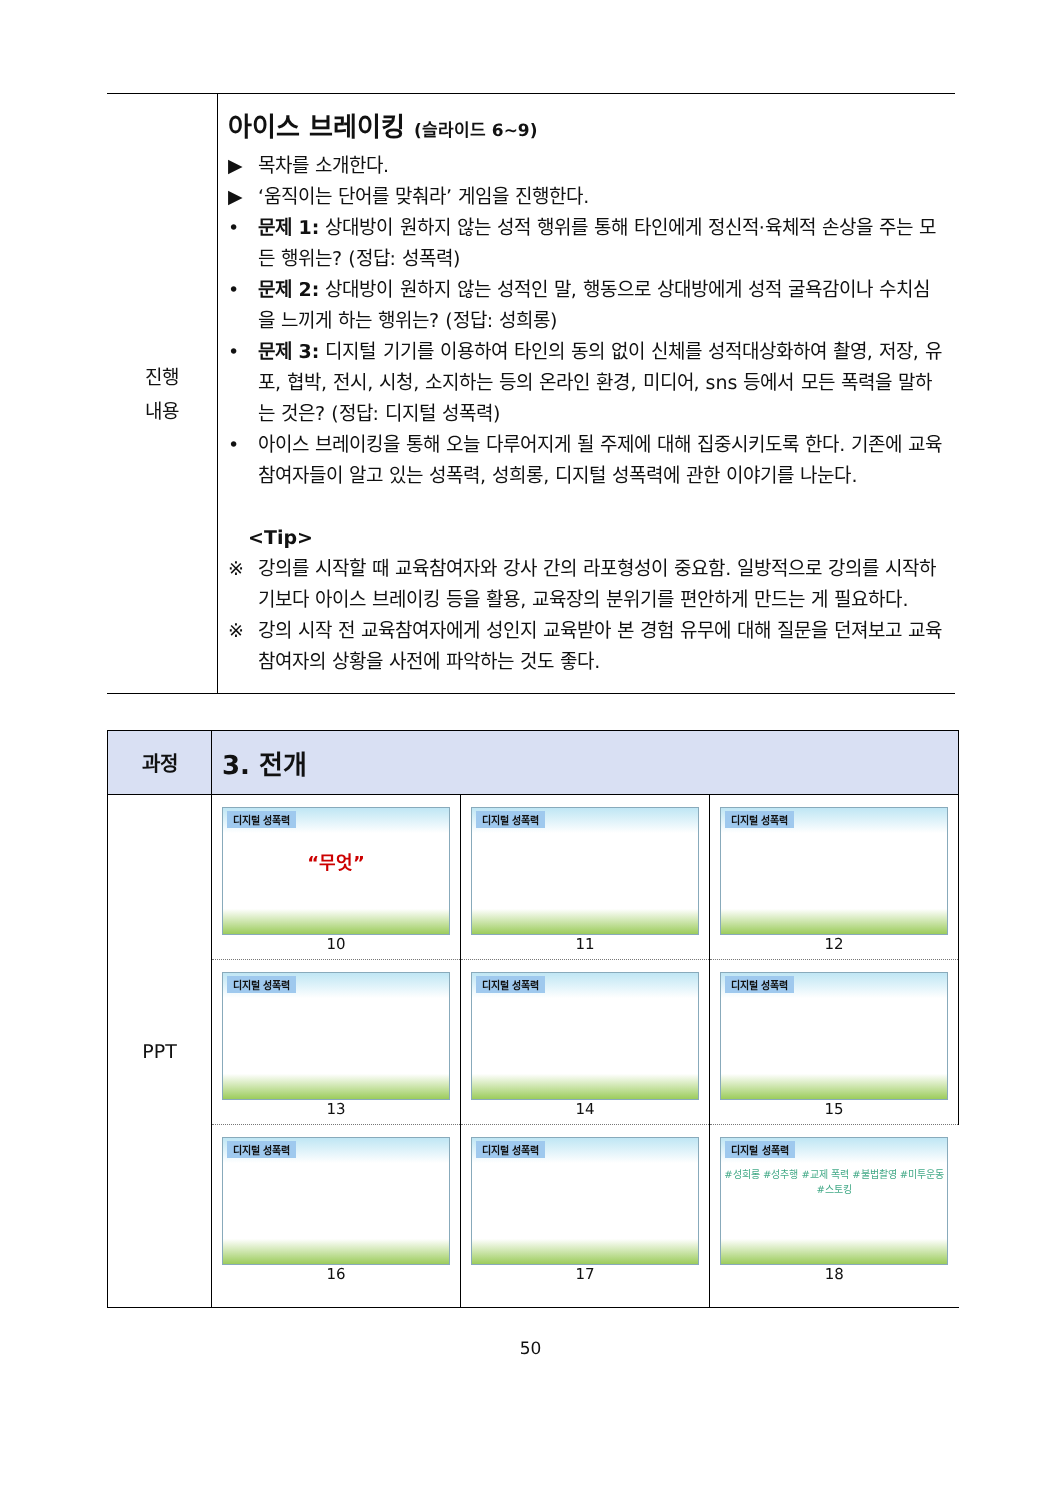| 진행 내용 | 아이스 브레이킹 (슬라이드 6~9) ▶ 목차를 소개한다. ▶ ‘움직이는 단어를 맞춰라’ 게임을 진행한다. • 문제 1: 상대방이 원하지 않는 성적 행위를 통해 타인에게 정신적·육체적 손상을 주는 모든 행위는? (정답: 성폭력) • 문제 2: 상대방이 원하지 않는 성적인 말, 행동으로 상대방에게 성적 굴욕감이나 수치심을 느끼게 하는 행위는? (정답: 성희롱) • 문제 3: 디지털 기기를 이용하여 타인의 동의 없이 신체를 성적대상화하여 촬영, 저장, 유포, 협박, 전시, 시청, 소지하는 등의 온라인 환경, 미디어, sns 등에서 모든 폭력을 말하는 것은? (정답: 디지털 성폭력) • 아이스 브레이킹을 통해 오늘 다루어지게 될 주제에 대해 집중시키도록 한다. 기존에 교육참여자들이 알고 있는 성폭력, 성희롱, 디지털 성폭력에 관한 이야기를 나눈다. <Tip> ※ 강의를 시작할 때 교육참여자와 강사 간의 라포형성이 중요함. 일방적으로 강의를 시작하기보다 아이스 브레이킹 등을 활용, 교육장의 분위기를 편안하게 만드는 게 필요하다. ※ 강의 시작 전 교육참여자에게 성인지 교육받아 본 경험 유무에 대해 질문을 던져보고 교육참여자의 상황을 사전에 파악하는 것도 좋다. |
| 과정 | 3. 전개 | | |
| PPT | 디지털 성폭력 “무엇” 10 | 디지털 성폭력 11 | 디지털 성폭력 12 |
| | 디지털 성폭력 13 | 디지털 성폭력 14 | 디지털 성폭력 15 |
| | 디지털 성폭력 16 | 디지털 성폭력 17 | 디지털 성폭력 #성희롱 #성추행 #교제 폭력 #불법촬영 #미투운동 #스토킹 18 |
50